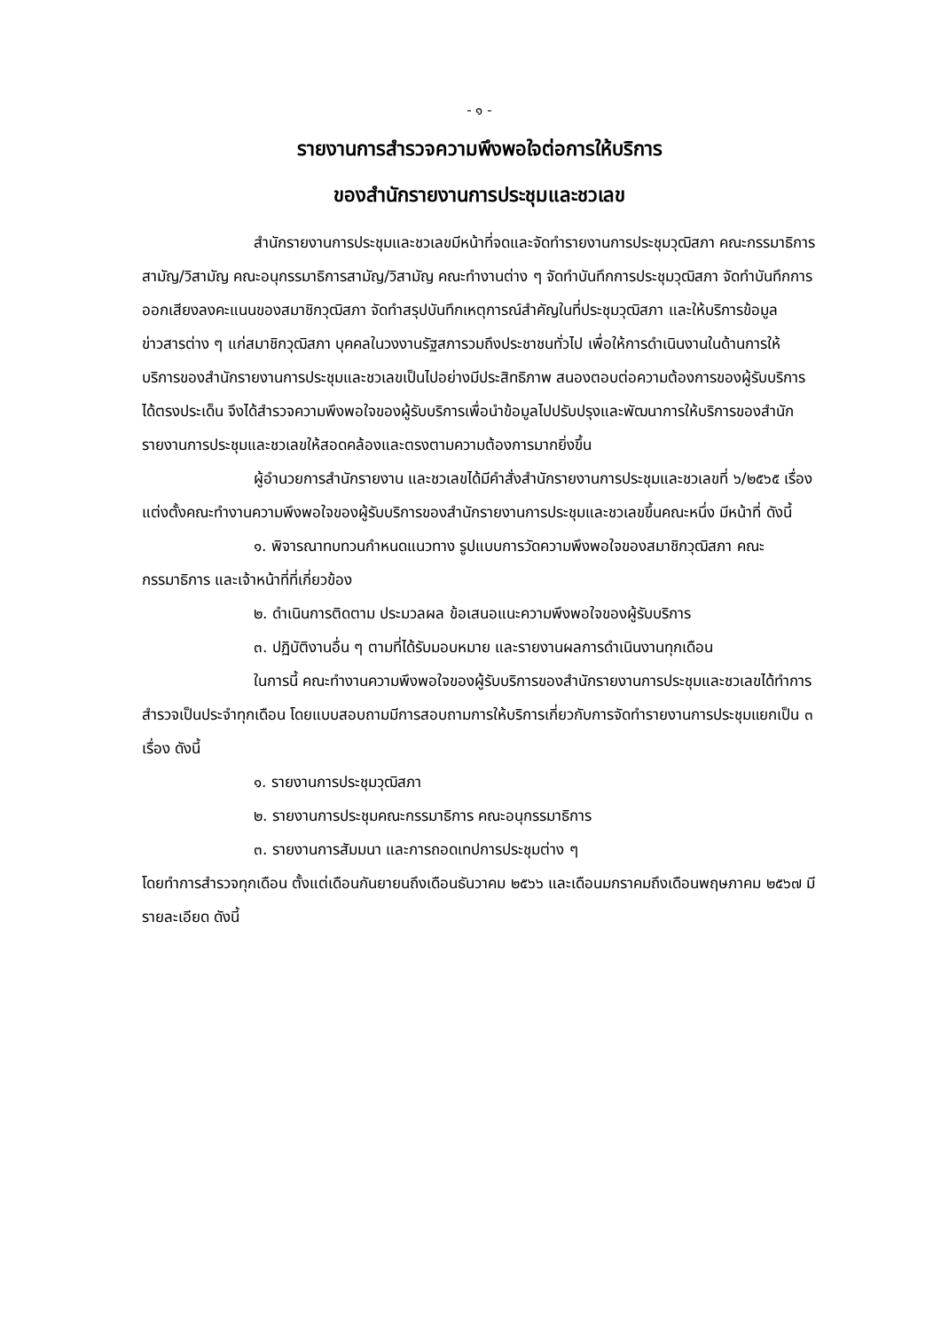- ๑ -
รายงานการสำรวจความพึงพอใจต่อการให้บริการ
ของสำนักรายงานการประชุมและชวเลข
สำนักรายงานการประชุมและชวเลขมีหน้าที่จดและจัดทำรายงานการประชุมวุฒิสภา คณะกรรมาธิการสามัญ/วิสามัญ คณะอนุกรรมาธิการสามัญ/วิสามัญ คณะทำงานต่าง ๆ จัดทำบันทึกการประชุมวุฒิสภา จัดทำบันทึกการออกเสียงลงคะแนนของสมาชิกวุฒิสภา จัดทำสรุปบันทึกเหตุการณ์สำคัญในที่ประชุมวุฒิสภา และให้บริการข้อมูลข่าวสารต่าง ๆ แก่สมาชิกวุฒิสภา บุคคลในวงงานรัฐสภารวมถึงประชาชนทั่วไป เพื่อให้การดำเนินงานในด้านการให้บริการของสำนักรายงานการประชุมและชวเลขเป็นไปอย่างมีประสิทธิภาพ สนองตอบต่อความต้องการของผู้รับบริการได้ตรงประเด็น จึงได้สำรวจความพึงพอใจของผู้รับบริการเพื่อนำข้อมูลไปปรับปรุงและพัฒนาการให้บริการของสำนักรายงานการประชุมและชวเลขให้สอดคล้องและตรงตามความต้องการมากยิ่งขึ้น
ผู้อำนวยการสำนักรายงาน และชวเลขได้มีคำสั่งสำนักรายงานการประชุมและชวเลขที่ ๖/๒๕๖๕ เรื่อง แต่งตั้งคณะทำงานความพึงพอใจของผู้รับบริการของสำนักรายงานการประชุมและชวเลขขึ้นคณะหนึ่ง มีหน้าที่ ดังนี้
๑. พิจารณาทบทวนกำหนดแนวทาง รูปแบบการวัดความพึงพอใจของสมาชิกวุฒิสภา คณะกรรมาธิการ และเจ้าหน้าที่ที่เกี่ยวข้อง
๒. ดำเนินการติดตาม ประมวลผล ข้อเสนอแนะความพึงพอใจของผู้รับบริการ
๓. ปฏิบัติงานอื่น ๆ ตามที่ได้รับมอบหมาย และรายงานผลการดำเนินงานทุกเดือน
ในการนี้ คณะทำงานความพึงพอใจของผู้รับบริการของสำนักรายงานการประชุมและชวเลขได้ทำการสำรวจเป็นประจำทุกเดือน โดยแบบสอบถามมีการสอบถามการให้บริการเกี่ยวกับการจัดทำรายงานการประชุมแยกเป็น ๓ เรื่อง ดังนี้
๑. รายงานการประชุมวุฒิสภา
๒. รายงานการประชุมคณะกรรมาธิการ คณะอนุกรรมาธิการ
๓. รายงานการสัมมนา และการถอดเทปการประชุมต่าง ๆ
โดยทำการสำรวจทุกเดือน ตั้งแต่เดือนกันยายนถึงเดือนธันวาคม ๒๕๖๖ และเดือนมกราคมถึงเดือนพฤษภาคม ๒๕๖๗ มีรายละเอียด ดังนี้